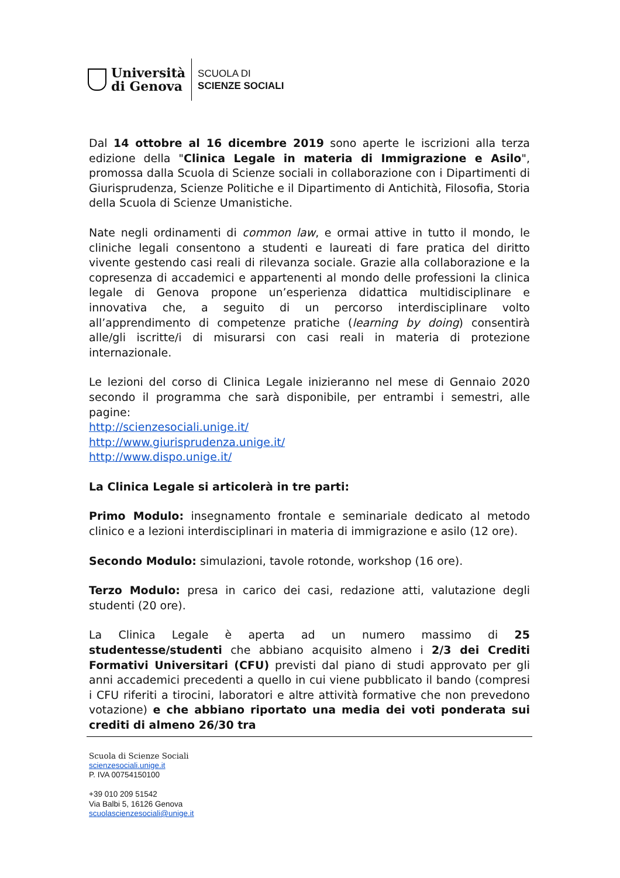Università
di Genova
SCUOLA DI
SCIENZE SOCIALI
Dal 14 ottobre al 16 dicembre 2019 sono aperte le iscrizioni alla terza edizione della "Clinica Legale in materia di Immigrazione e Asilo", promossa dalla Scuola di Scienze sociali in collaborazione con i Dipartimenti di Giurisprudenza, Scienze Politiche e il Dipartimento di Antichità, Filosofia, Storia della Scuola di Scienze Umanistiche.
Nate negli ordinamenti di common law, e ormai attive in tutto il mondo, le cliniche legali consentono a studenti e laureati di fare pratica del diritto vivente gestendo casi reali di rilevanza sociale. Grazie alla collaborazione e la copresenza di accademici e appartenenti al mondo delle professioni la clinica legale di Genova propone un’esperienza didattica multidisciplinare e innovativa che, a seguito di un percorso interdisciplinare volto all’apprendimento di competenze pratiche (learning by doing) consentirà alle/gli iscritte/i di misurarsi con casi reali in materia di protezione internazionale.
Le lezioni del corso di Clinica Legale inizieranno nel mese di Gennaio 2020 secondo il programma che sarà disponibile, per entrambi i semestri, alle pagine:
http://scienzesociali.unige.it/
http://www.giurisprudenza.unige.it/
http://www.dispo.unige.it/
La Clinica Legale si articolerà in tre parti:
Primo Modulo: insegnamento frontale e seminariale dedicato al metodo clinico e a lezioni interdisciplinari in materia di immigrazione e asilo (12 ore).
Secondo Modulo: simulazioni, tavole rotonde, workshop (16 ore).
Terzo Modulo: presa in carico dei casi, redazione atti, valutazione degli studenti (20 ore).
La Clinica Legale è aperta ad un numero massimo di 25 studentesse/studenti che abbiano acquisito almeno i 2/3 dei Crediti Formativi Universitari (CFU) previsti dal piano di studi approvato per gli anni accademici precedenti a quello in cui viene pubblicato il bando (compresi i CFU riferiti a tirocini, laboratori e altre attività formative che non prevedono votazione) e che abbiano riportato una media dei voti ponderata sui crediti di almeno 26/30 tra
Scuola di Scienze Sociali
scienzesociali.unige.it
P. IVA 00754150100
+39 010 209 51542
Via Balbi 5, 16126 Genova
scuolascienzesociali@unige.it